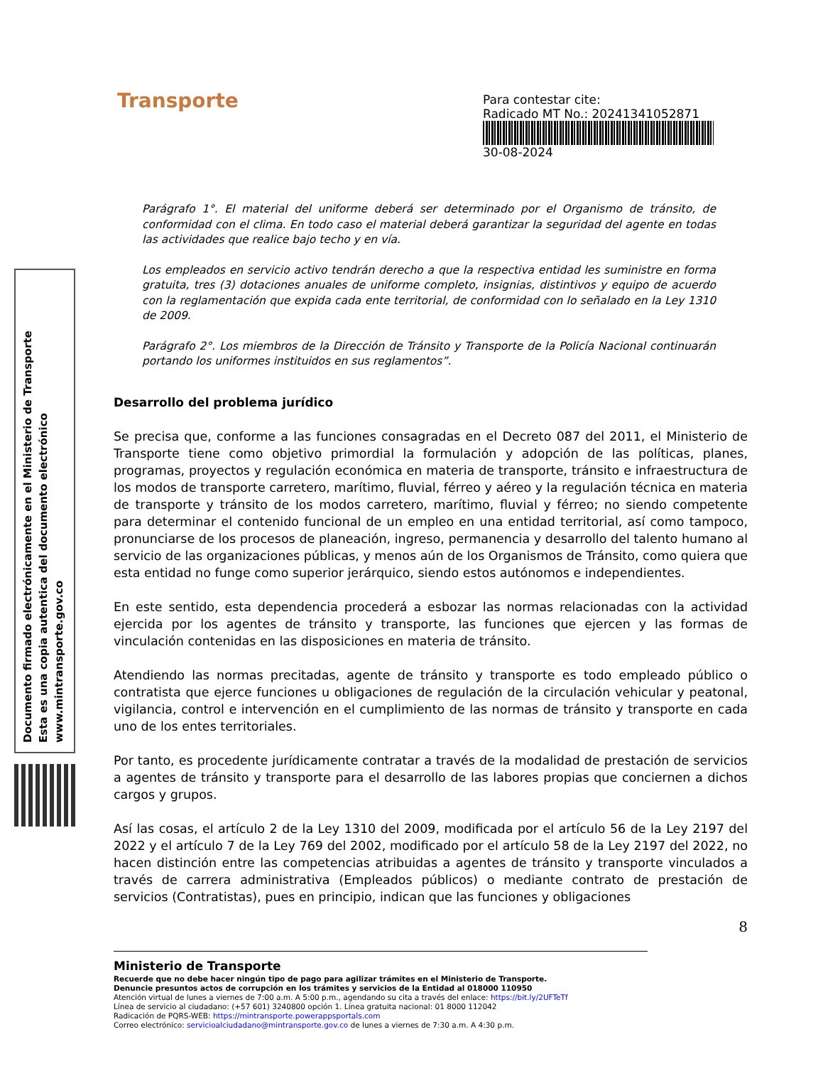Documento firmado electrónicamente en el Ministerio de Transporte
Esta es una copia autentica del documento electrónico
www.mintransporte.gov.co
Transporte
Para contestar cite:
Radicado MT No.: 20241341052871
30-08-2024
Parágrafo 1°. El material del uniforme deberá ser determinado por el Organismo de tránsito, de conformidad con el clima. En todo caso el material deberá garantizar la seguridad del agente en todas las actividades que realice bajo techo y en vía.
Los empleados en servicio activo tendrán derecho a que la respectiva entidad les suministre en forma gratuita, tres (3) dotaciones anuales de uniforme completo, insignias, distintivos y equipo de acuerdo con la reglamentación que expida cada ente territorial, de conformidad con lo señalado en la Ley 1310 de 2009.
Parágrafo 2°. Los miembros de la Dirección de Tránsito y Transporte de la Policía Nacional continuarán portando los uniformes instituidos en sus reglamentos”.
Desarrollo del problema jurídico
Se precisa que, conforme a las funciones consagradas en el Decreto 087 del 2011, el Ministerio de Transporte tiene como objetivo primordial la formulación y adopción de las políticas, planes, programas, proyectos y regulación económica en materia de transporte, tránsito e infraestructura de los modos de transporte carretero, marítimo, fluvial, férreo y aéreo y la regulación técnica en materia de transporte y tránsito de los modos carretero, marítimo, fluvial y férreo; no siendo competente para determinar el contenido funcional de un empleo en una entidad territorial, así como tampoco, pronunciarse de los procesos de planeación, ingreso, permanencia y desarrollo del talento humano al servicio de las organizaciones públicas, y menos aún de los Organismos de Tránsito, como quiera que esta entidad no funge como superior jerárquico, siendo estos autónomos e independientes.
En este sentido, esta dependencia procederá a esbozar las normas relacionadas con la actividad ejercida por los agentes de tránsito y transporte, las funciones que ejercen y las formas de vinculación contenidas en las disposiciones en materia de tránsito.
Atendiendo las normas precitadas, agente de tránsito y transporte es todo empleado público o contratista que ejerce funciones u obligaciones de regulación de la circulación vehicular y peatonal, vigilancia, control e intervención en el cumplimiento de las normas de tránsito y transporte en cada uno de los entes territoriales.
Por tanto, es procedente jurídicamente contratar a través de la modalidad de prestación de servicios a agentes de tránsito y transporte para el desarrollo de las labores propias que conciernen a dichos cargos y grupos.
Así las cosas, el artículo 2 de la Ley 1310 del 2009, modificada por el artículo 56 de la Ley 2197 del 2022 y el artículo 7 de la Ley 769 del 2002, modificado por el artículo 58 de la Ley 2197 del 2022, no hacen distinción entre las competencias atribuidas a agentes de tránsito y transporte vinculados a través de carrera administrativa (Empleados públicos) o mediante contrato de prestación de servicios (Contratistas), pues en principio, indican que las funciones y obligaciones
8
Ministerio de Transporte
Recuerde que no debe hacer ningún tipo de pago para agilizar trámites en el Ministerio de Transporte.
Denuncie presuntos actos de corrupción en los trámites y servicios de la Entidad al 018000 110950
Atención virtual de lunes a viernes de 7:00 a.m. A 5:00 p.m., agendando su cita a través del enlace: https://bit.ly/2UFTeTf
Línea de servicio al ciudadano: (+57 601) 3240800 opción 1. Línea gratuita nacional: 01 8000 112042
Radicación de PQRS-WEB: https://mintransporte.powerappsportals.com
Correo electrónico: servicioalciudadano@mintransporte.gov.co de lunes a viernes de 7:30 a.m. A 4:30 p.m.